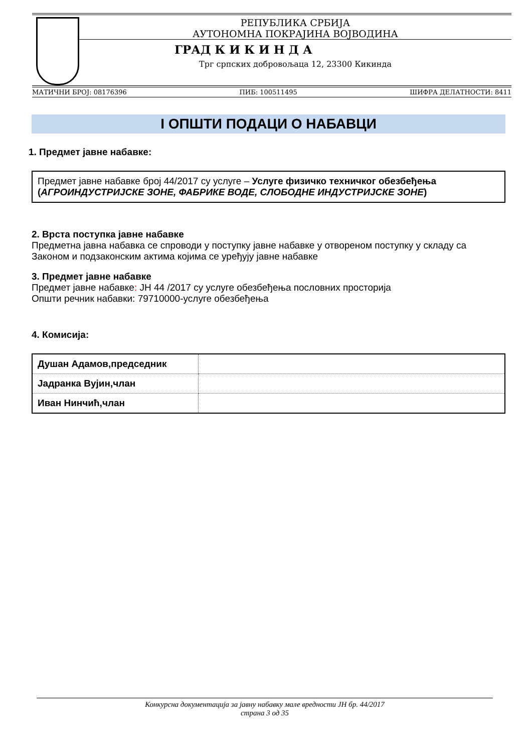РЕПУБЛИКА СРБИЈА
АУТОНОМНА ПОКРАЈИНА ВОЈВОДИНА
ГРАД К И К И Н Д А
Трг српских добровољаца 12, 23300 Кикинда
МАТИЧНИ БРОЈ: 08176396 ПИБ: 100511495 ШИФРА ДЕЛАТНОСТИ: 8411
I ОПШТИ ПОДАЦИ О НАБАВЦИ
1. Предмет јавне набавке:
Предмет јавне набавке број 44/2017 су услуге – Услуге физичко техничког обезбеђења (АГРОИНДУСТРИЈСКЕ ЗОНЕ, ФАБРИКЕ ВОДЕ, СЛОБОДНЕ ИНДУСТРИЈСКЕ ЗОНЕ)
2. Врста поступка јавне набавке
Предметна јавна набавка се спроводи у поступку јавне набавке у отвореном поступку у складу са Законом и подзаконским актима којима се уређују јавне набавке
3. Предмет јавне набавке
Предмет јавне набавке: ЈН 44 /2017 су услуге обезбеђења пословних просторија
Општи речник набавки: 79710000-услуге обезбеђења
4. Комисија:
| Душан Адамов,председник | |
| Јадранка Вујин,члан | |
| Иван Нинчић,члан | |
Конкурсна документација за јавну набавку мале вредности ЈН бр. 44/2017
страна 3 од 35